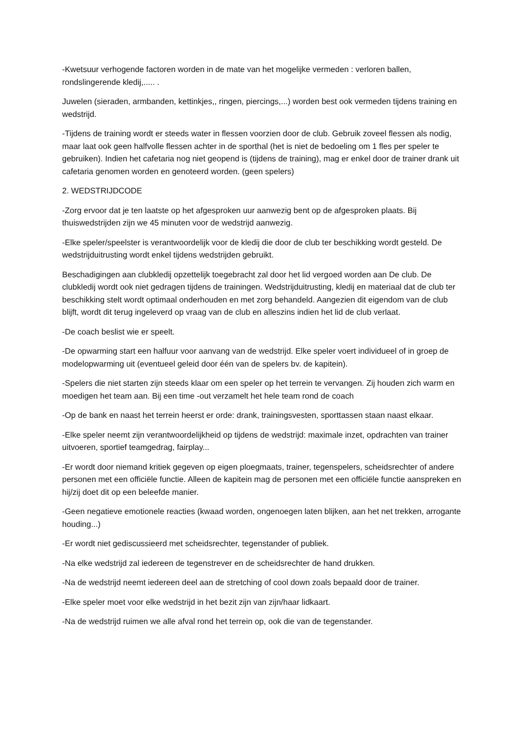-Kwetsuur verhogende factoren worden in de mate van het mogelijke vermeden : verloren ballen, rondslingerende kledij,..... .
Juwelen (sieraden, armbanden, kettinkjes,, ringen, piercings,...) worden best ook vermeden tijdens training en wedstrijd.
-Tijdens de training wordt er steeds water in flessen voorzien door de club. Gebruik zoveel flessen als nodig, maar laat ook geen halfvolle flessen achter in de sporthal (het is niet de bedoeling om 1 fles per speler te gebruiken). Indien het cafetaria nog niet geopend is (tijdens de training), mag er enkel door de trainer drank uit cafetaria genomen worden en genoteerd worden. (geen spelers)
2. WEDSTRIJDCODE
-Zorg ervoor dat je ten laatste op het afgesproken uur aanwezig bent op de afgesproken plaats. Bij thuiswedstrijden zijn we 45 minuten voor de wedstrijd aanwezig.
-Elke speler/speelster is verantwoordelijk voor de kledij die door de club ter beschikking wordt gesteld. De wedstrijduitrusting wordt enkel tijdens wedstrijden gebruikt.
Beschadigingen aan clubkledij opzettelijk toegebracht zal door het lid vergoed worden aan De club. De clubkledij wordt ook niet gedragen tijdens de trainingen. Wedstrijduitrusting, kledij en materiaal dat de club ter beschikking stelt wordt optimaal onderhouden en met zorg behandeld. Aangezien dit eigendom van de club blijft, wordt dit terug ingeleverd op vraag van de club en alleszins indien het lid de club verlaat.
-De coach beslist wie er speelt.
-De opwarming start een halfuur voor aanvang van de wedstrijd. Elke speler voert individueel of in groep de modelopwarming uit (eventueel geleid door één van de spelers bv. de kapitein).
-Spelers die niet starten zijn steeds klaar om een speler op het terrein te vervangen. Zij houden zich warm en moedigen het team aan. Bij een time -out verzamelt het hele team rond de coach
-Op de bank en naast het terrein heerst er orde: drank, trainingsvesten, sporttassen staan naast elkaar.
-Elke speler neemt zijn verantwoordelijkheid op tijdens de wedstrijd: maximale inzet, opdrachten van trainer uitvoeren, sportief teamgedrag, fairplay...
-Er wordt door niemand kritiek gegeven op eigen ploegmaats, trainer, tegenspelers, scheidsrechter of andere personen met een officiële functie. Alleen de kapitein mag de personen met een officiële functie aanspreken en hij/zij doet dit op een beleefde manier.
-Geen negatieve emotionele reacties (kwaad worden, ongenoegen laten blijken, aan het net trekken, arrogante houding...)
-Er wordt niet gediscussieerd met scheidsrechter, tegenstander of publiek.
-Na elke wedstrijd zal iedereen de tegenstrever en de scheidsrechter de hand drukken.
-Na de wedstrijd neemt iedereen deel aan de stretching of cool down zoals bepaald door de trainer.
-Elke speler moet voor elke wedstrijd in het bezit zijn van zijn/haar lidkaart.
-Na de wedstrijd ruimen we alle afval rond het terrein op, ook die van de tegenstander.